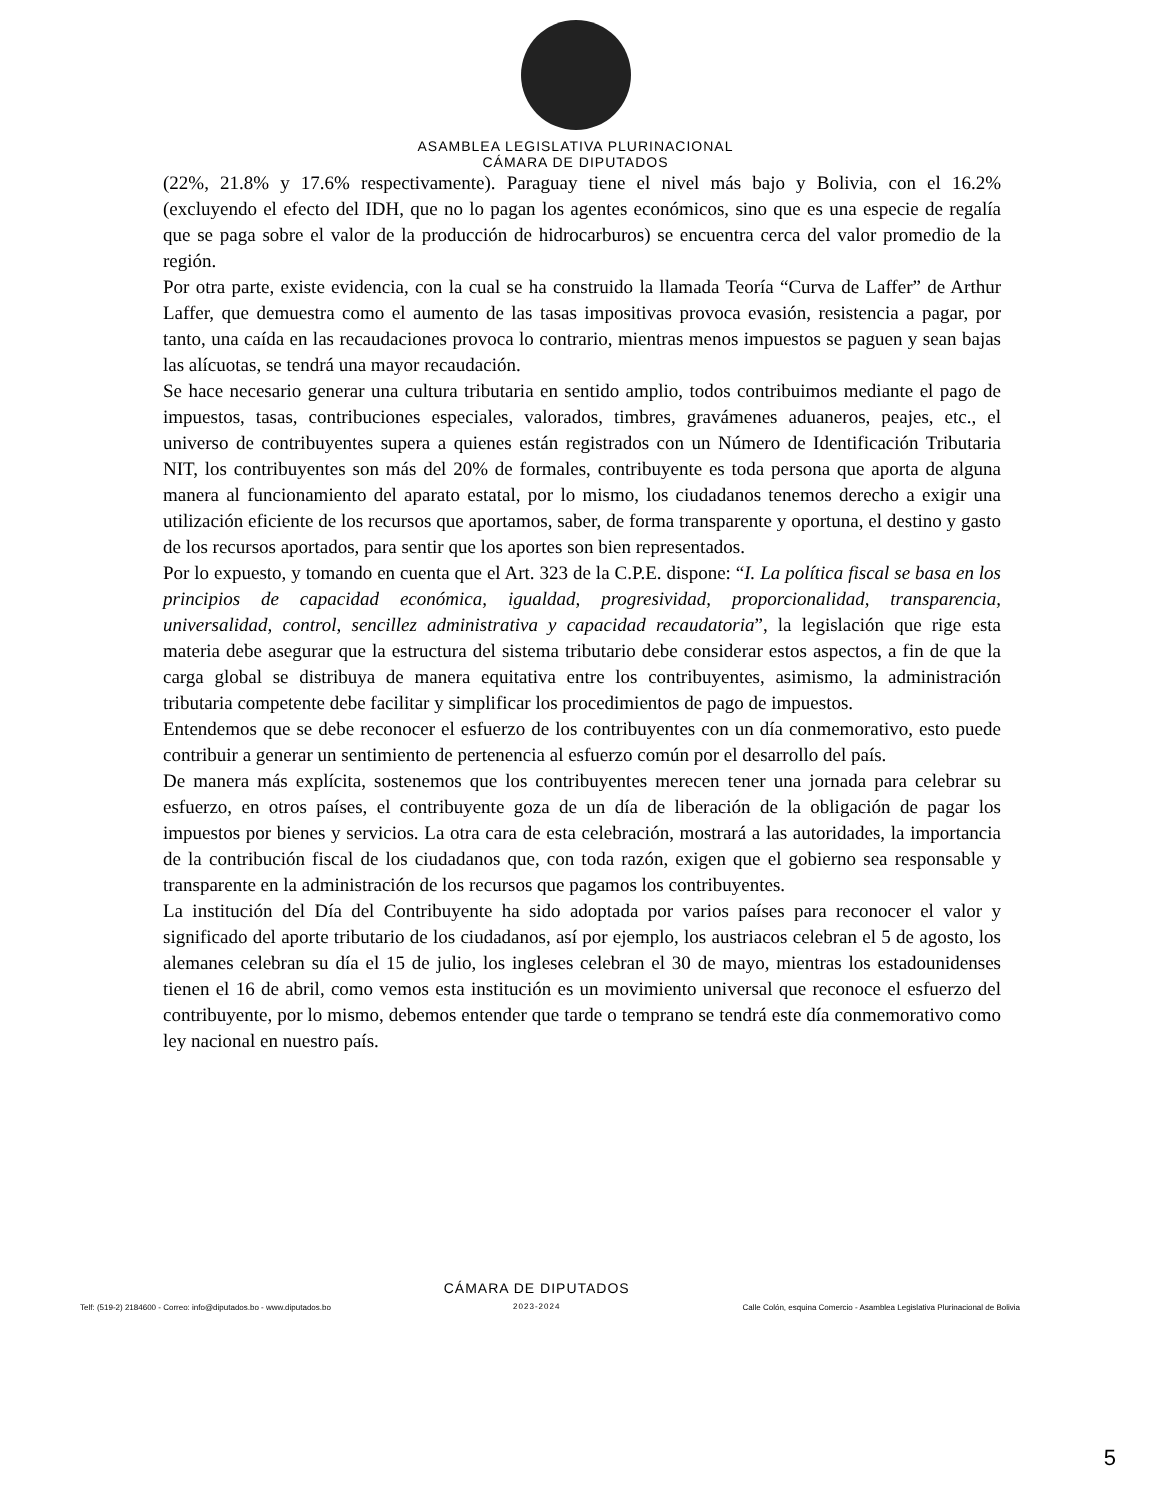ASAMBLEA LEGISLATIVA PLURINACIONAL
CÁMARA DE DIPUTADOS
(22%, 21.8% y 17.6% respectivamente). Paraguay tiene el nivel más bajo y Bolivia, con el 16.2% (excluyendo el efecto del IDH, que no lo pagan los agentes económicos, sino que es una especie de regalía que se paga sobre el valor de la producción de hidrocarburos) se encuentra cerca del valor promedio de la región.
Por otra parte, existe evidencia, con la cual se ha construido la llamada Teoría “Curva de Laffer” de Arthur Laffer, que demuestra como el aumento de las tasas impositivas provoca evasión, resistencia a pagar, por tanto, una caída en las recaudaciones provoca lo contrario, mientras menos impuestos se paguen y sean bajas las alícuotas, se tendrá una mayor recaudación.
Se hace necesario generar una cultura tributaria en sentido amplio, todos contribuimos mediante el pago de impuestos, tasas, contribuciones especiales, valorados, timbres, gravámenes aduaneros, peajes, etc., el universo de contribuyentes supera a quienes están registrados con un Número de Identificación Tributaria NIT, los contribuyentes son más del 20% de formales, contribuyente es toda persona que aporta de alguna manera al funcionamiento del aparato estatal, por lo mismo, los ciudadanos tenemos derecho a exigir una utilización eficiente de los recursos que aportamos, saber, de forma transparente y oportuna, el destino y gasto de los recursos aportados, para sentir que los aportes son bien representados.
Por lo expuesto, y tomando en cuenta que el Art. 323 de la C.P.E. dispone: “I. La política fiscal se basa en los principios de capacidad económica, igualdad, progresividad, proporcionalidad, transparencia, universalidad, control, sencillez administrativa y capacidad recaudatoria”, la legislación que rige esta materia debe asegurar que la estructura del sistema tributario debe considerar estos aspectos, a fin de que la carga global se distribuya de manera equitativa entre los contribuyentes, asimismo, la administración tributaria competente debe facilitar y simplificar los procedimientos de pago de impuestos.
Entendemos que se debe reconocer el esfuerzo de los contribuyentes con un día conmemorativo, esto puede contribuir a generar un sentimiento de pertenencia al esfuerzo común por el desarrollo del país.
De manera más explícita, sostenemos que los contribuyentes merecen tener una jornada para celebrar su esfuerzo, en otros países, el contribuyente goza de un día de liberación de la obligación de pagar los impuestos por bienes y servicios. La otra cara de esta celebración, mostrará a las autoridades, la importancia de la contribución fiscal de los ciudadanos que, con toda razón, exigen que el gobierno sea responsable y transparente en la administración de los recursos que pagamos los contribuyentes.
La institución del Día del Contribuyente ha sido adoptada por varios países para reconocer el valor y significado del aporte tributario de los ciudadanos, así por ejemplo, los austriacos celebran el 5 de agosto, los alemanes celebran su día el 15 de julio, los ingleses celebran el 30 de mayo, mientras los estadounidenses tienen el 16 de abril, como vemos esta institución es un movimiento universal que reconoce el esfuerzo del contribuyente, por lo mismo, debemos entender que tarde o temprano se tendrá este día conmemorativo como ley nacional en nuestro país.
Telf: (519-2) 2184600 - Correo: info@diputados.bo - www.diputados.bo
CÁMARA DE DIPUTADOS
2023-2024
Calle Colón, esquina Comercio - Asamblea Legislativa Plurinacional de Bolivia
5